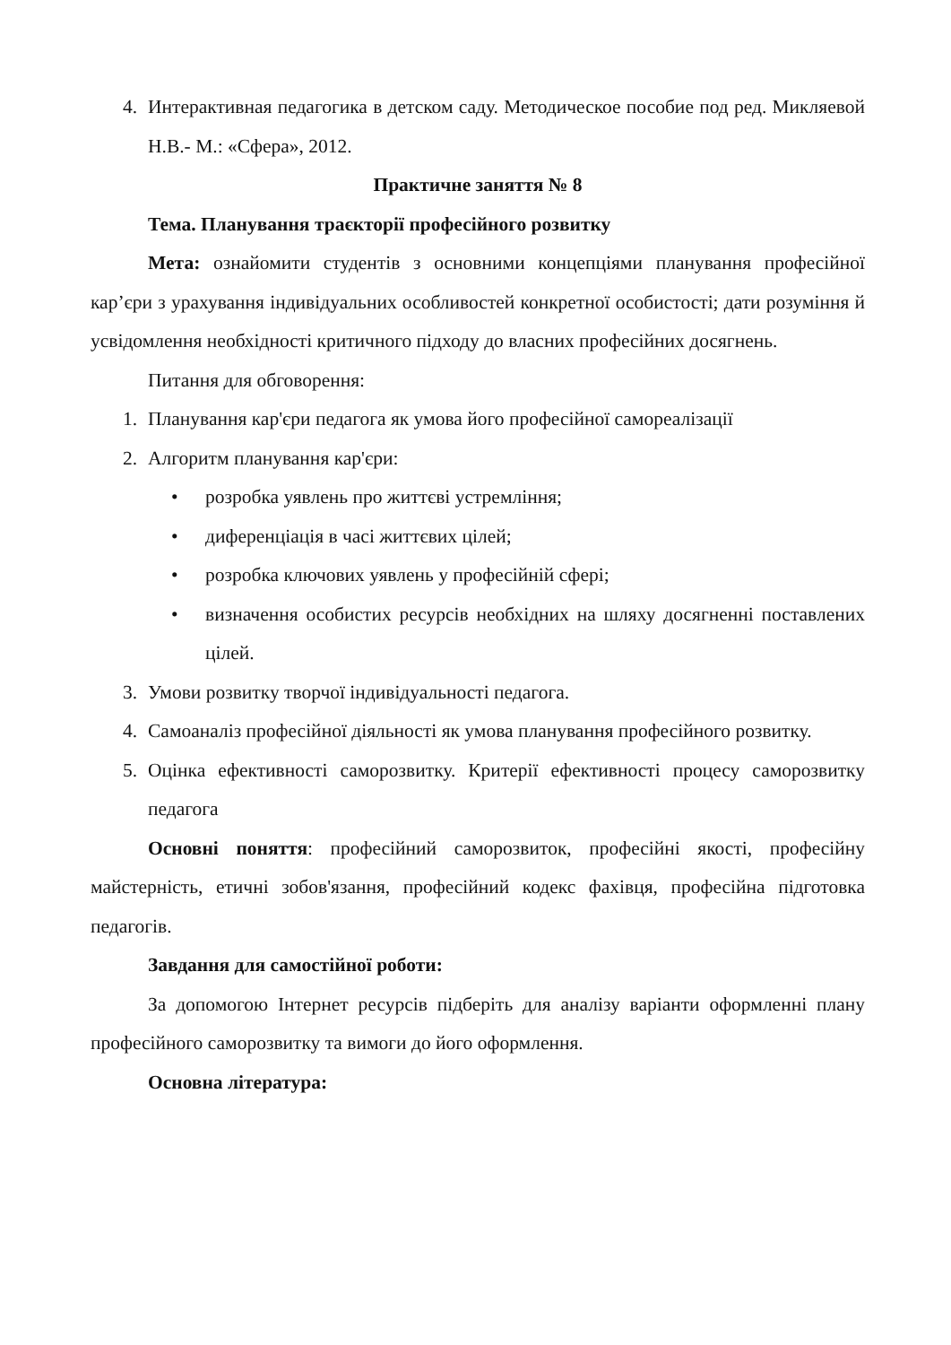4. Интерактивная педагогика в детском саду. Методическое пособие под ред. Микляевой Н.В.- М.: «Сфера», 2012.
Практичне заняття № 8
Тема. Планування траєкторії професійного розвитку
Мета: ознайомити студентів з основними концепціями планування професійної кар’єри з урахування індивідуальних особливостей конкретної особистості; дати розуміння й усвідомлення необхідності критичного підходу до власних професійних досягнень.
Питання для обговорення:
1. Планування кар'єри педагога як умова його професійної самореалізації
2. Алгоритм планування кар'єри:
• розробка уявлень про життєві устремління;
• диференціація в часі життєвих цілей;
• розробка ключових уявлень у професійній сфері;
• визначення особистих ресурсів необхідних на шляху досягненні поставлених цілей.
3. Умови розвитку творчої індивідуальності педагога.
4. Самоаналіз професійної діяльності як умова планування професійного розвитку.
5. Оцінка ефективності саморозвитку. Критерії ефективності процесу саморозвитку педагога
Основні поняття: професійний саморозвиток, професійні якості, професійну майстерність, етичні зобов'язання, професійний кодекс фахівця, професійна підготовка педагогів.
Завдання для самостійної роботи:
За допомогою Інтернет ресурсів підберіть для аналізу варіанти оформленні плану професійного саморозвитку та вимоги до його оформлення.
Основна література: